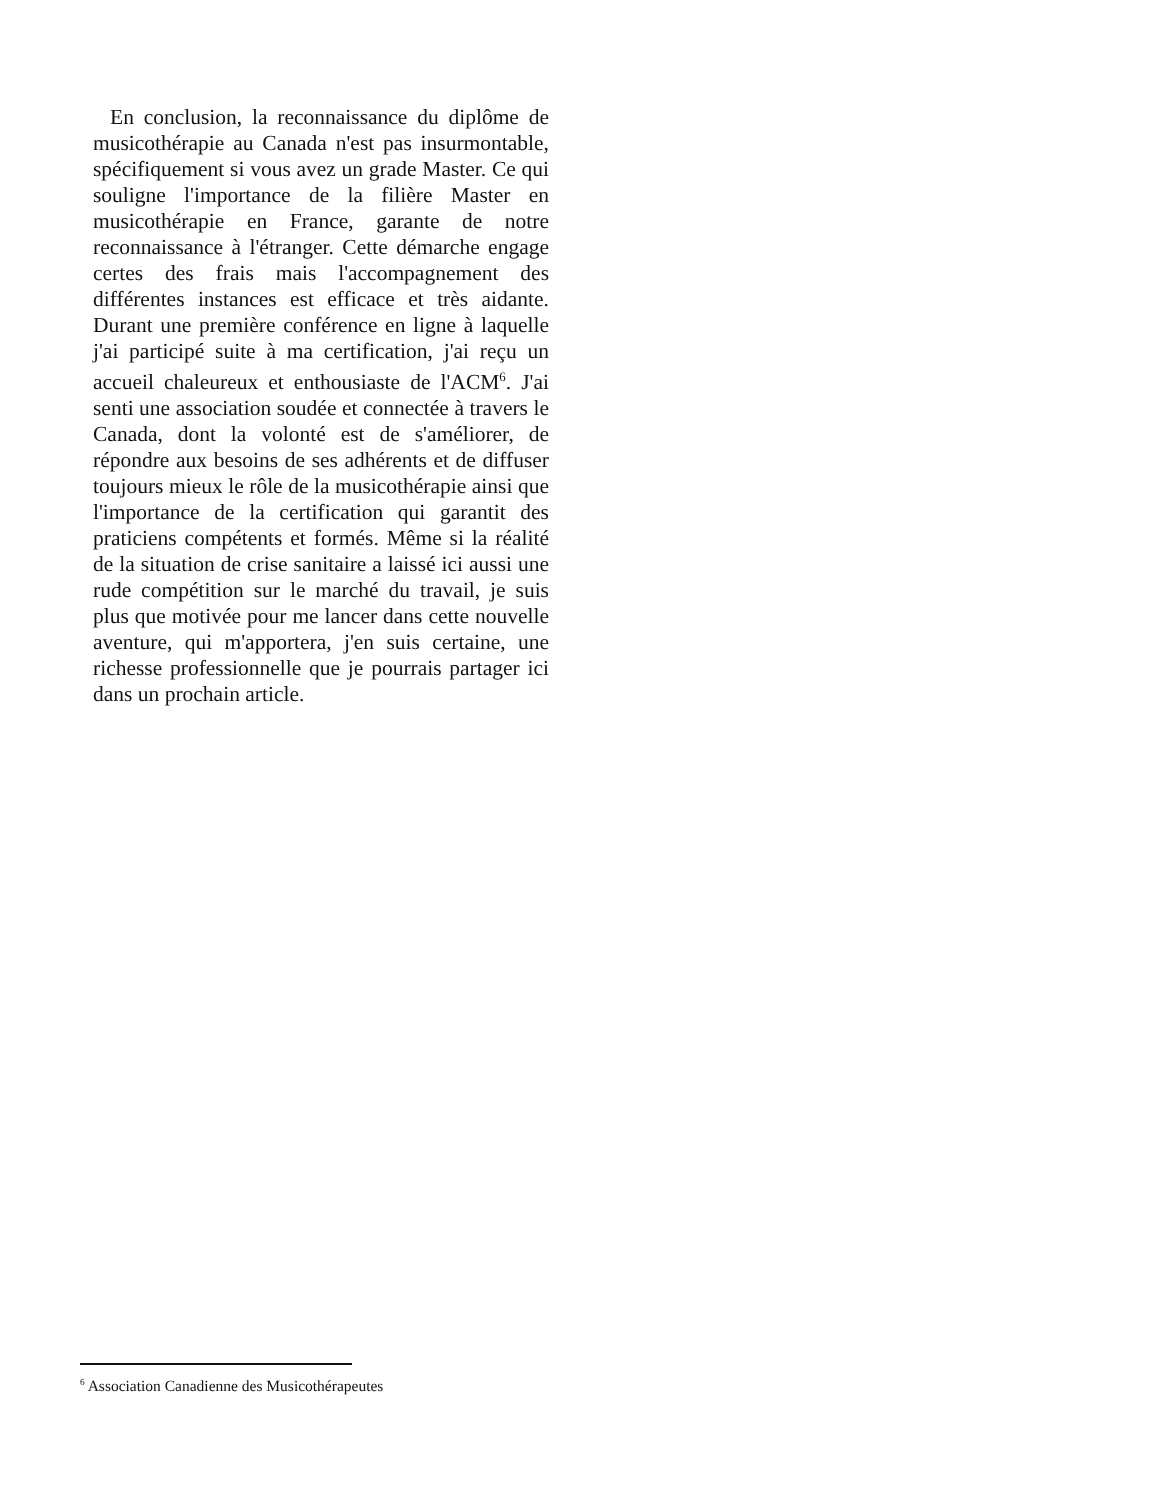En conclusion, la reconnaissance du diplôme de musicothérapie au Canada n'est pas insurmontable, spécifiquement si vous avez un grade Master. Ce qui souligne l'importance de la filière Master en musicothérapie en France, garante de notre reconnaissance à l'étranger. Cette démarche engage certes des frais mais l'accompagnement des différentes instances est efficace et très aidante. Durant une première conférence en ligne à laquelle j'ai participé suite à ma certification, j'ai reçu un accueil chaleureux et enthousiaste de l'ACM<sup>6</sup>. J'ai senti une association soudée et connectée à travers le Canada, dont la volonté est de s'améliorer, de répondre aux besoins de ses adhérents et de diffuser toujours mieux le rôle de la musicothérapie ainsi que l'importance de la certification qui garantit des praticiens compétents et formés. Même si la réalité de la situation de crise sanitaire a laissé ici aussi une rude compétition sur le marché du travail, je suis plus que motivée pour me lancer dans cette nouvelle aventure, qui m'apportera, j'en suis certaine, une richesse professionnelle que je pourrais partager ici dans un prochain article.
<sup>6</sup> Association Canadienne des Musicothérapeutes